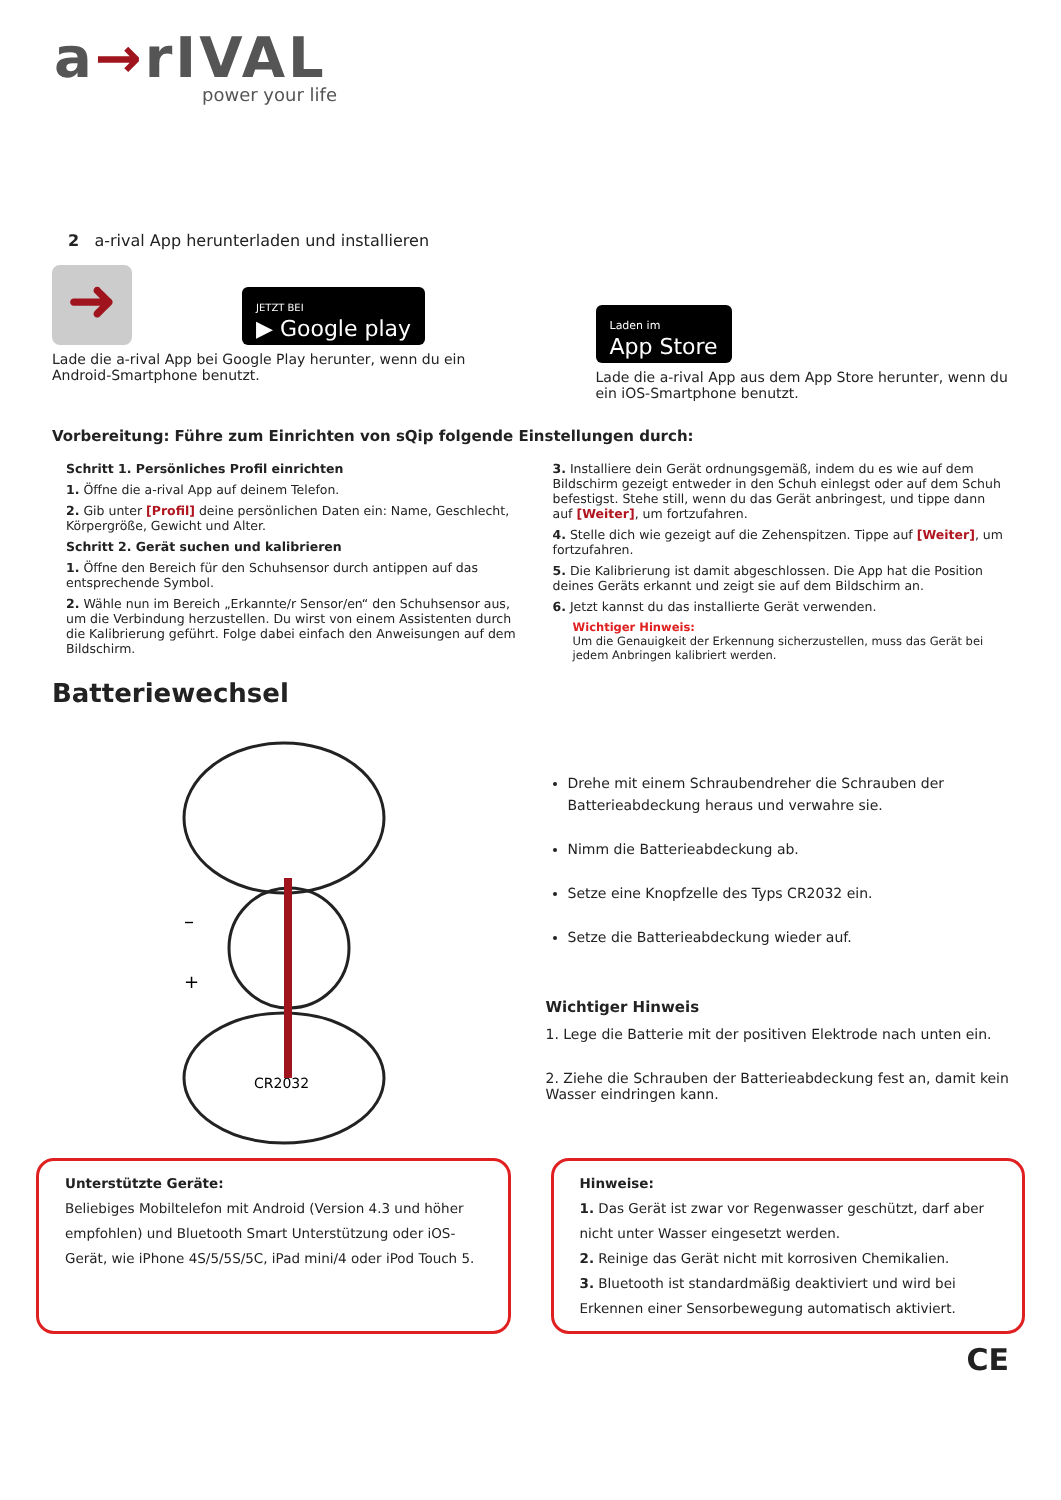a→rIVAL
power your life
2 a-rival App herunterladen und installieren
➜
JETZT BEI
▶ Google play
Lade die a-rival App bei Google Play herunter, wenn du ein Android-Smartphone benutzt.
Laden im
App Store
Lade die a-rival App aus dem App Store herunter, wenn du ein iOS-Smartphone benutzt.
Vorbereitung: Führe zum Einrichten von sQip folgende Einstellungen durch:
Schritt 1. Persönliches Profil einrichten
1. Öffne die a-rival App auf deinem Telefon.
2. Gib unter [Profil] deine persönlichen Daten ein: Name, Geschlecht, Körpergröße, Gewicht und Alter.
Schritt 2. Gerät suchen und kalibrieren
1. Öffne den Bereich für den Schuhsensor durch antippen auf das entsprechende Symbol.
2. Wähle nun im Bereich „Erkannte/r Sensor/en“ den Schuhsensor aus, um die Verbindung herzustellen. Du wirst von einem Assistenten durch die Kalibrierung geführt. Folge dabei einfach den Anweisungen auf dem Bildschirm.
3. Installiere dein Gerät ordnungsgemäß, indem du es wie auf dem Bildschirm gezeigt entweder in den Schuh einlegst oder auf dem Schuh befestigst. Stehe still, wenn du das Gerät anbringest, und tippe dann auf [Weiter], um fortzufahren.
4. Stelle dich wie gezeigt auf die Zehenspitzen. Tippe auf [Weiter], um fortzufahren.
5. Die Kalibrierung ist damit abgeschlossen. Die App hat die Position deines Geräts erkannt und zeigt sie auf dem Bildschirm an.
6. Jetzt kannst du das installierte Gerät verwenden.
Wichtiger Hinweis:
Um die Genauigkeit der Erkennung sicherzustellen, muss das Gerät bei jedem Anbringen kalibriert werden.
Batteriewechsel
–
+
CR2032
Drehe mit einem Schraubendreher die Schrauben der Batterieabdeckung heraus und verwahre sie.
Nimm die Batterieabdeckung ab.
Setze eine Knopfzelle des Typs CR2032 ein.
Setze die Batterieabdeckung wieder auf.
Wichtiger Hinweis
1. Lege die Batterie mit der positiven Elektrode nach unten ein.
2. Ziehe die Schrauben der Batterieabdeckung fest an, damit kein Wasser eindringen kann.
Unterstützte Geräte:
Beliebiges Mobiltelefon mit Android (Version 4.3 und höher empfohlen) und Bluetooth Smart Unterstützung oder iOS-Gerät, wie iPhone 4S/5/5S/5C, iPad mini/4 oder iPod Touch 5.
Hinweise:
1. Das Gerät ist zwar vor Regenwasser geschützt, darf aber nicht unter Wasser eingesetzt werden.
2. Reinige das Gerät nicht mit korrosiven Chemikalien.
3. Bluetooth ist standardmäßig deaktiviert und wird bei Erkennen einer Sensorbewegung automatisch aktiviert.
CE